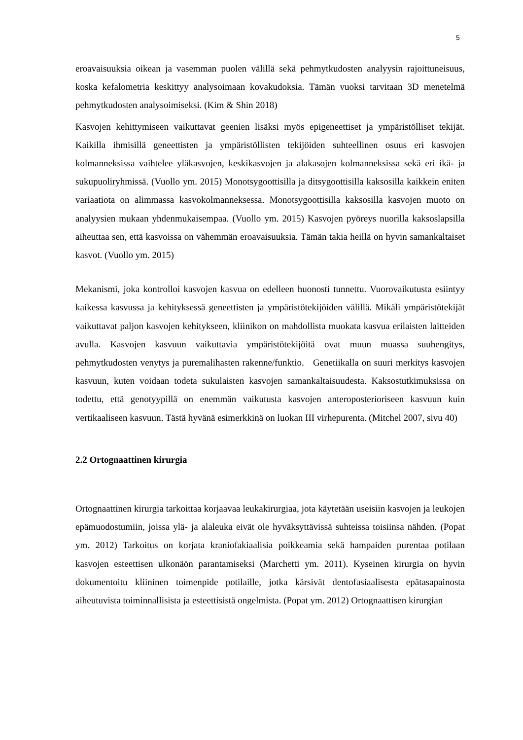5
eroavaisuuksia oikean ja vasemman puolen välillä sekä pehmytkudosten analyysin rajoittuneisuus, koska kefalometria keskittyy analysoimaan kovakudoksia. Tämän vuoksi tarvitaan 3D menetelmä pehmytkudosten analysoimiseksi. (Kim & Shin 2018)
Kasvojen kehittymiseen vaikuttavat geenien lisäksi myös epigeneettiset ja ympäristölliset tekijät. Kaikilla ihmisillä geneettisten ja ympäristöllisten tekijöiden suhteellinen osuus eri kasvojen kolmanneksissa vaihtelee yläkasvojen, keskikasvojen ja alakasojen kolmanneksissa sekä eri ikä- ja sukupuoliryhmissä. (Vuollo ym. 2015) Monotsygoottisilla ja ditsygoottisilla kaksosilla kaikkein eniten variaatiota on alimmassa kasvokolmanneksessa. Monotsygoottisilla kaksosilla kasvojen muoto on analyysien mukaan yhdenmukaisempaa. (Vuollo ym. 2015) Kasvojen pyöreys nuorilla kaksoslapsilla aiheuttaa sen, että kasvoissa on vähemmän eroavaisuuksia. Tämän takia heillä on hyvin samankaltaiset kasvot. (Vuollo ym. 2015)
Mekanismi, joka kontrolloi kasvojen kasvua on edelleen huonosti tunnettu. Vuorovaikutusta esiintyy kaikessa kasvussa ja kehityksessä geneettisten ja ympäristötekijöiden välillä. Mikäli ympäristötekijät vaikuttavat paljon kasvojen kehitykseen, kliinikon on mahdollista muokata kasvua erilaisten laitteiden avulla. Kasvojen kasvuun vaikuttavia ympäristötekijöitä ovat muun muassa suuhengitys, pehmytkudosten venytys ja puremalihasten rakenne/funktio. Genetiikalla on suuri merkitys kasvojen kasvuun, kuten voidaan todeta sukulaisten kasvojen samankaltaisuudesta. Kaksostutkimuksissa on todettu, että genotyypillä on enemmän vaikutusta kasvojen anteroposterioriseen kasvuun kuin vertikaaliseen kasvuun. Tästä hyvänä esimerkkinä on luokan III virhepurenta. (Mitchel 2007, sivu 40)
2.2 Ortognaattinen kirurgia
Ortognaattinen kirurgia tarkoittaa korjaavaa leukakirurgiaa, jota käytetään useisiin kasvojen ja leukojen epämuodostumiin, joissa ylä- ja alaleuka eivät ole hyväksyttävissä suhteissa toisiinsa nähden. (Popat ym. 2012) Tarkoitus on korjata kraniofakiaalisia poikkeamia sekä hampaiden purentaa potilaan kasvojen esteettisen ulkonäön parantamiseksi (Marchetti ym. 2011). Kyseinen kirurgia on hyvin dokumentoitu kliininen toimenpide potilaille, jotka kärsivät dentofasiaalisesta epätasapainosta aiheutuvista toiminnallisista ja esteettisistä ongelmista. (Popat ym. 2012) Ortognaattisen kirurgian